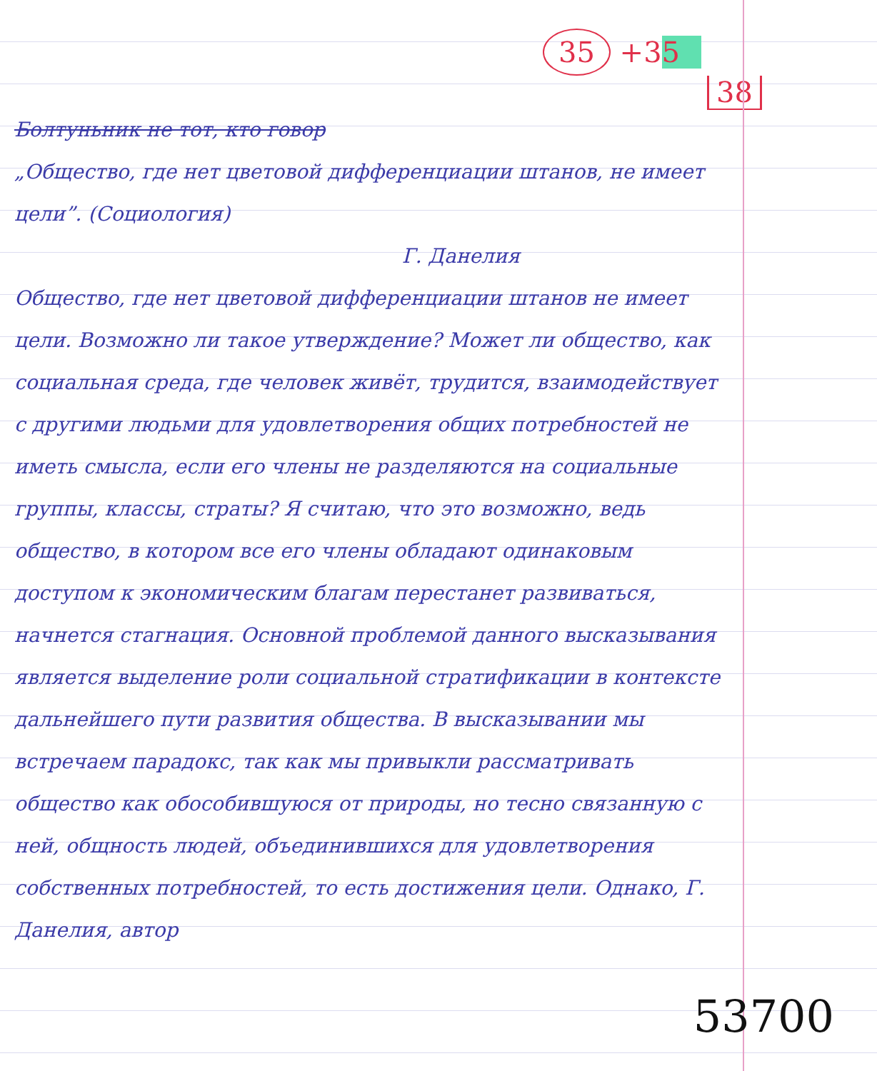35 +35
38
Болтуньник не тот, кто говор
„Общество, где нет цветовой дифференциации штанов, не имеет цели”. (Социология)
Г. Данелия
Общество, где нет цветовой дифференциации штанов не имеет цели. Возможно ли такое утверждение? Может ли общество, как социальная среда, где человек живёт, трудится, взаимодействует с другими людьми для удовлетворения общих потребностей не иметь смысла, если его члены не разделяются на социальные группы, классы, страты? Я считаю, что это возможно, ведь общество, в котором все его члены обладают одинаковым доступом к экономическим благам перестанет развиваться, начнется стагнация. Основной проблемой данного высказывания является выделение роли социальной стратификации в контексте дальнейшего пути развития общества. В высказывании мы встречаем парадокс, так как мы привыкли рассматривать общество как обособившуюся от природы, но тесно связанную с ней, общность людей, объединившихся для удовлетворения собственных потребностей, то есть достижения цели. Однако, Г. Данелия, автор
53700